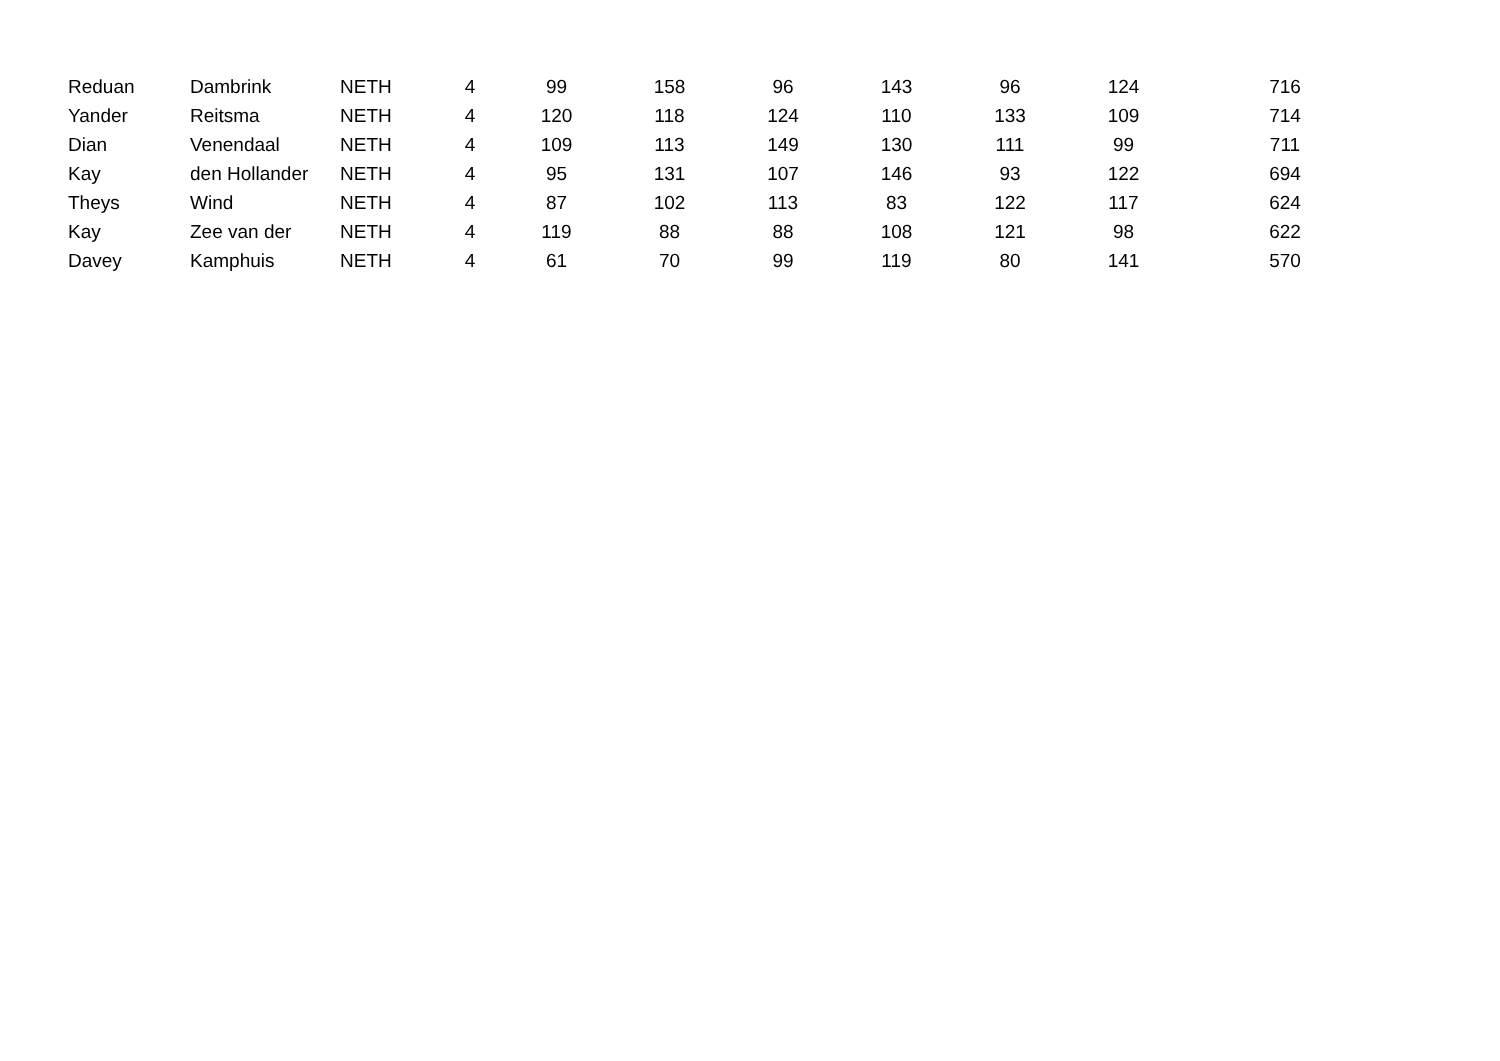| Reduan | Dambrink | NETH | 4 | 99 | 158 | 96 | 143 | 96 | 124 | 716 |
| Yander | Reitsma | NETH | 4 | 120 | 118 | 124 | 110 | 133 | 109 | 714 |
| Dian | Venendaal | NETH | 4 | 109 | 113 | 149 | 130 | 111 | 99 | 711 |
| Kay | den Hollander | NETH | 4 | 95 | 131 | 107 | 146 | 93 | 122 | 694 |
| Theys | Wind | NETH | 4 | 87 | 102 | 113 | 83 | 122 | 117 | 624 |
| Kay | Zee van der | NETH | 4 | 119 | 88 | 88 | 108 | 121 | 98 | 622 |
| Davey | Kamphuis | NETH | 4 | 61 | 70 | 99 | 119 | 80 | 141 | 570 |